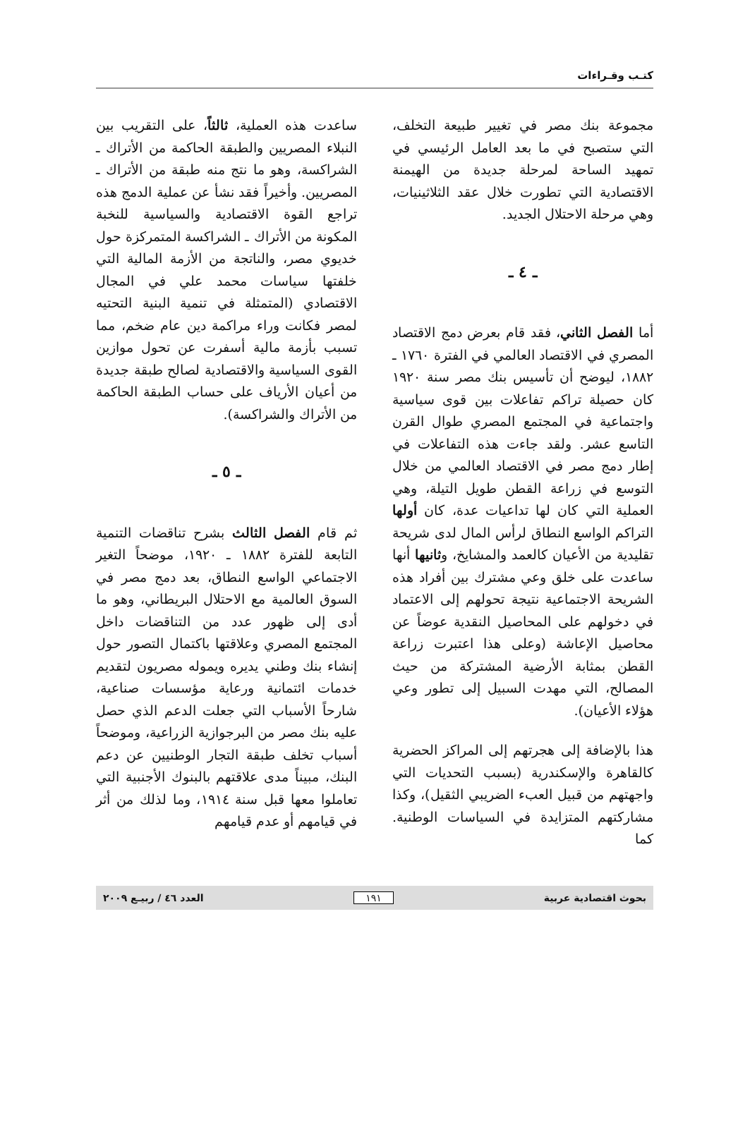كتـب وقـراءات
مجموعة بنك مصر في تغيير طبيعة التخلف، التي ستصبح في ما بعد العامل الرئيسي في تمهيد الساحة لمرحلة جديدة من الهيمنة الاقتصادية التي تطورت خلال عقد الثلاثينيات، وهي مرحلة الاحتلال الجديد.
ـ ٤ ـ
أما الفصل الثاني، فقد قام بعرض دمج الاقتصاد المصري في الاقتصاد العالمي في الفترة ١٧٦٠ ـ ١٨٨٢، ليوضح أن تأسيس بنك مصر سنة ١٩٢٠ كان حصيلة تراكم تفاعلات بين قوى سياسية واجتماعية في المجتمع المصري طوال القرن التاسع عشر. ولقد جاءت هذه التفاعلات في إطار دمج مصر في الاقتصاد العالمي من خلال التوسع في زراعة القطن طويل التيلة، وهي العملية التي كان لها تداعيات عدة، كان أولها التراكم الواسع النطاق لرأس المال لدى شريحة تقليدية من الأعيان كالعمد والمشايخ، وثانيها أنها ساعدت على خلق وعي مشترك بين أفراد هذه الشريحة الاجتماعية نتيجة تحولهم إلى الاعتماد في دخولهم على المحاصيل النقدية عوضاً عن محاصيل الإعاشة (وعلى هذا اعتبرت زراعة القطن بمثابة الأرضية المشتركة من حيث المصالح، التي مهدت السبيل إلى تطور وعي هؤلاء الأعيان).
هذا بالإضافة إلى هجرتهم إلى المراكز الحضرية كالقاهرة والإسكندرية (بسبب التحديات التي واجهتهم من قبيل العبء الضريبي الثقيل)، وكذا مشاركتهم المتزايدة في السياسات الوطنية. كما
ساعدت هذه العملية، ثالثاً، على التقريب بين النبلاء المصريين والطبقة الحاكمة من الأتراك ـ الشراكسة، وهو ما نتج منه طبقة من الأتراك ـ المصريين. وأخيراً فقد نشأ عن عملية الدمج هذه تراجع القوة الاقتصادية والسياسية للنخبة المكونة من الأتراك ـ الشراكسة المتمركزة حول خديوي مصر، والناتجة من الأزمة المالية التي خلفتها سياسات محمد علي في المجال الاقتصادي (المتمثلة في تنمية البنية التحتيه لمصر فكانت وراء مراكمة دين عام ضخم، مما تسبب بأزمة مالية أسفرت عن تحول موازين القوى السياسية والاقتصادية لصالح طبقة جديدة من أعيان الأرياف على حساب الطبقة الحاكمة من الأتراك والشراكسة).
ـ ٥ ـ
ثم قام الفصل الثالث بشرح تناقضات التنمية التابعة للفترة ١٨٨٢ ـ ١٩٢٠، موضحاً التغير الاجتماعي الواسع النطاق، بعد دمج مصر في السوق العالمية مع الاحتلال البريطاني، وهو ما أدى إلى ظهور عدد من التناقضات داخل المجتمع المصري وعلاقتها باكتمال التصور حول إنشاء بنك وطني يديره ويموله مصريون لتقديم خدمات ائتمانية ورعاية مؤسسات صناعية، شارحاً الأسباب التي جعلت الدعم الذي حصل عليه بنك مصر من البرجوازية الزراعية، وموضحاً أسباب تخلف طبقة التجار الوطنيين عن دعم البنك، مبيناً مدى علاقتهم بالبنوك الأجنبية التي تعاملوا معها قبل سنة ١٩١٤، وما لذلك من أثر في قيامهم أو عدم قيامهم
بحوث اقتصادية عربية ١٩١ العدد ٤٦ / ربيـع ٢٠٠٩